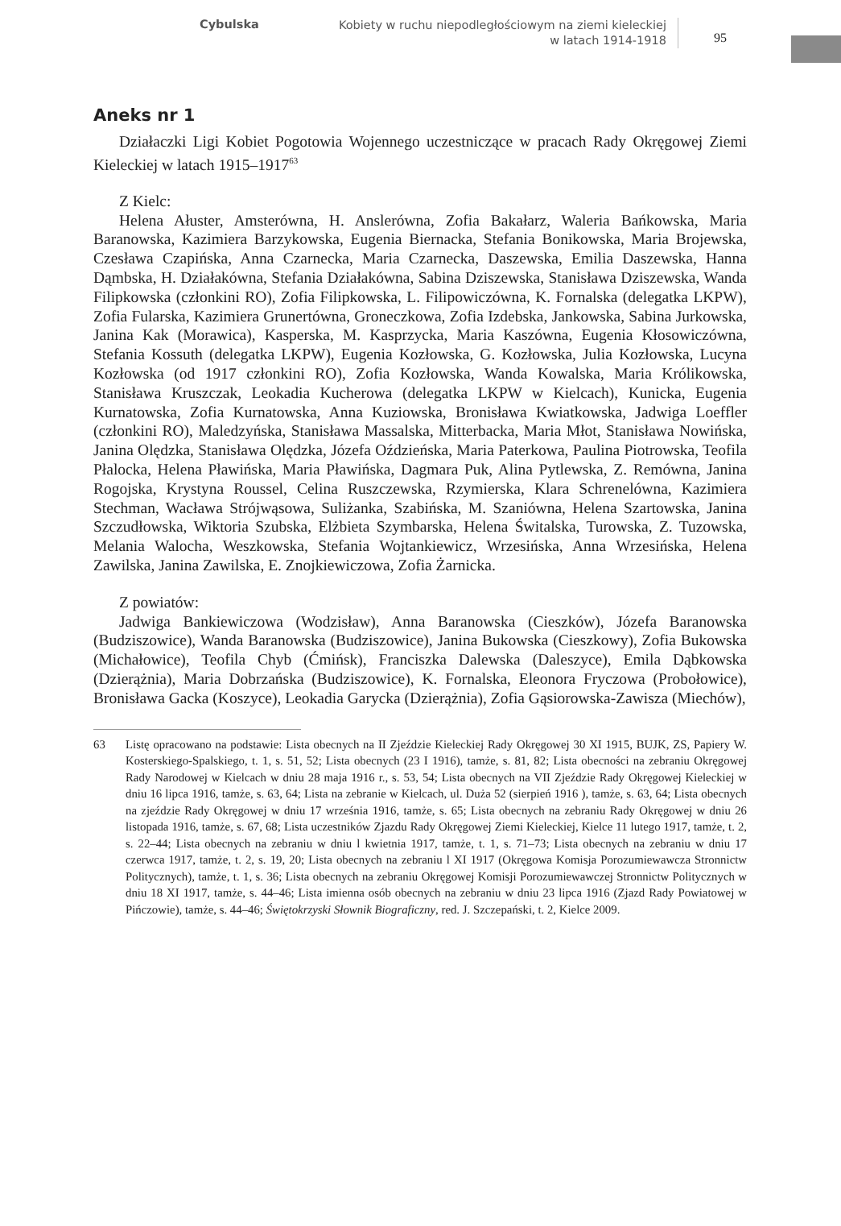Cybulska
Kobiety w ruchu niepodległościowym na ziemi kieleckiej
w latach 1914-1918
95
Aneks nr 1
Działaczki Ligi Kobiet Pogotowia Wojennego uczestniczące w pracach Rady Okręgowej Ziemi Kieleckiej w latach 1915–1917<sup>63</sup>
Z Kielc:
Helena Ałuster, Amsterówna, H. Anslerówna, Zofia Bakałarz, Waleria Bańkowska, Maria Baranowska, Kazimiera Barzykowska, Eugenia Biernacka, Stefania Bonikowska, Maria Brojewska, Czesława Czapińska, Anna Czarnecka, Maria Czarnecka, Daszewska, Emilia Daszewska, Hanna Dąmbska, H. Działakówna, Stefania Działakówna, Sabina Dziszewska, Stanisława Dziszewska, Wanda Filipkowska (członkini RO), Zofia Filipkowska, L. Filipowiczówna, K. Fornalska (delegatka LKPW), Zofia Fularska, Kazimiera Grunertówna, Groneczkowa, Zofia Izdebska, Jankowska, Sabina Jurkowska, Janina Kak (Morawica), Kasperska, M. Kasprzycka, Maria Kaszówna, Eugenia Kłosowiczówna, Stefania Kossuth (delegatka LKPW), Eugenia Kozłowska, G. Kozłowska, Julia Kozłowska, Lucyna Kozłowska (od 1917 członkini RO), Zofia Kozłowska, Wanda Kowalska, Maria Królikowska, Stanisława Kruszczak, Leokadia Kucherowa (delegatka LKPW w Kielcach), Kunicka, Eugenia Kurnatowska, Zofia Kurnatowska, Anna Kuziowska, Bronisława Kwiatkowska, Jadwiga Loeffler (członkini RO), Maledzyńska, Stanisława Massalska, Mitterbacka, Maria Młot, Stanisława Nowińska, Janina Olędzka, Stanisława Olędzka, Józefa Oździeńska, Maria Paterkowa, Paulina Piotrowska, Teofila Płalocka, Helena Pławińska, Maria Pławińska, Dagmara Puk, Alina Pytlewska, Z. Remówna, Janina Rogojska, Krystyna Roussel, Celina Ruszczewska, Rzymierska, Klara Schrenelówna, Kazimiera Stechman, Wacława Strójwąsowa, Suliżanka, Szabińska, M. Szaniówna, Helena Szartowska, Janina Szczudłowska, Wiktoria Szubska, Elżbieta Szymbarska, Helena Świtalska, Turowska, Z. Tuzowska, Melania Walocha, Weszkowska, Stefania Wojtankiewicz, Wrzesińska, Anna Wrzesińska, Helena Zawilska, Janina Zawilska, E. Znojkiewiczowa, Zofia Żarnicka.
Z powiatów:
Jadwiga Bankiewiczowa (Wodzisław), Anna Baranowska (Cieszków), Józefa Baranowska (Budziszowice), Wanda Baranowska (Budziszowice), Janina Bukowska (Cieszkowy), Zofia Bukowska (Michałowice), Teofila Chyb (Ćmińsk), Franciszka Dalewska (Daleszyce), Emila Dąbkowska (Dzierążnia), Maria Dobrzańska (Budziszowice), K. Fornalska, Eleonora Fryczowa (Probołowice), Bronisława Gacka (Koszyce), Leokadia Garycka (Dzierążnia), Zofia Gąsiorowska-Zawisza (Miechów),
63 Listę opracowano na podstawie: Lista obecnych na II Zjeździe Kieleckiej Rady Okręgowej 30 XI 1915, BUJK, ZS, Papiery W. Kosterskiego-Spalskiego, t. 1, s. 51, 52; Lista obecnych (23 I 1916), tamże, s. 81, 82; Lista obecności na zebraniu Okręgowej Rady Narodowej w Kielcach w dniu 28 maja 1916 r., s. 53, 54; Lista obecnych na VII Zjeździe Rady Okręgowej Kieleckiej w dniu 16 lipca 1916, tamże, s. 63, 64; Lista na zebranie w Kielcach, ul. Duża 52 (sierpień 1916 ), tamże, s. 63, 64; Lista obecnych na zjeździe Rady Okręgowej w dniu 17 września 1916, tamże, s. 65; Lista obecnych na zebraniu Rady Okręgowej w dniu 26 listopada 1916, tamże, s. 67, 68; Lista uczestników Zjazdu Rady Okręgowej Ziemi Kieleckiej, Kielce 11 lutego 1917, tamże, t. 2, s. 22–44; Lista obecnych na zebraniu w dniu l kwietnia 1917, tamże, t. 1, s. 71–73; Lista obecnych na zebraniu w dniu 17 czerwca 1917, tamże, t. 2, s. 19, 20; Lista obecnych na zebraniu l XI 1917 (Okręgowa Komisja Porozumiewawcza Stronnictw Politycznych), tamże, t. 1, s. 36; Lista obecnych na zebraniu Okręgowej Komisji Porozumiewawczej Stronnictw Politycznych w dniu 18 XI 1917, tamże, s. 44–46; Lista imienna osób obecnych na zebraniu w dniu 23 lipca 1916 (Zjazd Rady Powiatowej w Pińczowie), tamże, s. 44–46; Świętokrzyski Słownik Biograficzny, red. J. Szczepański, t. 2, Kielce 2009.